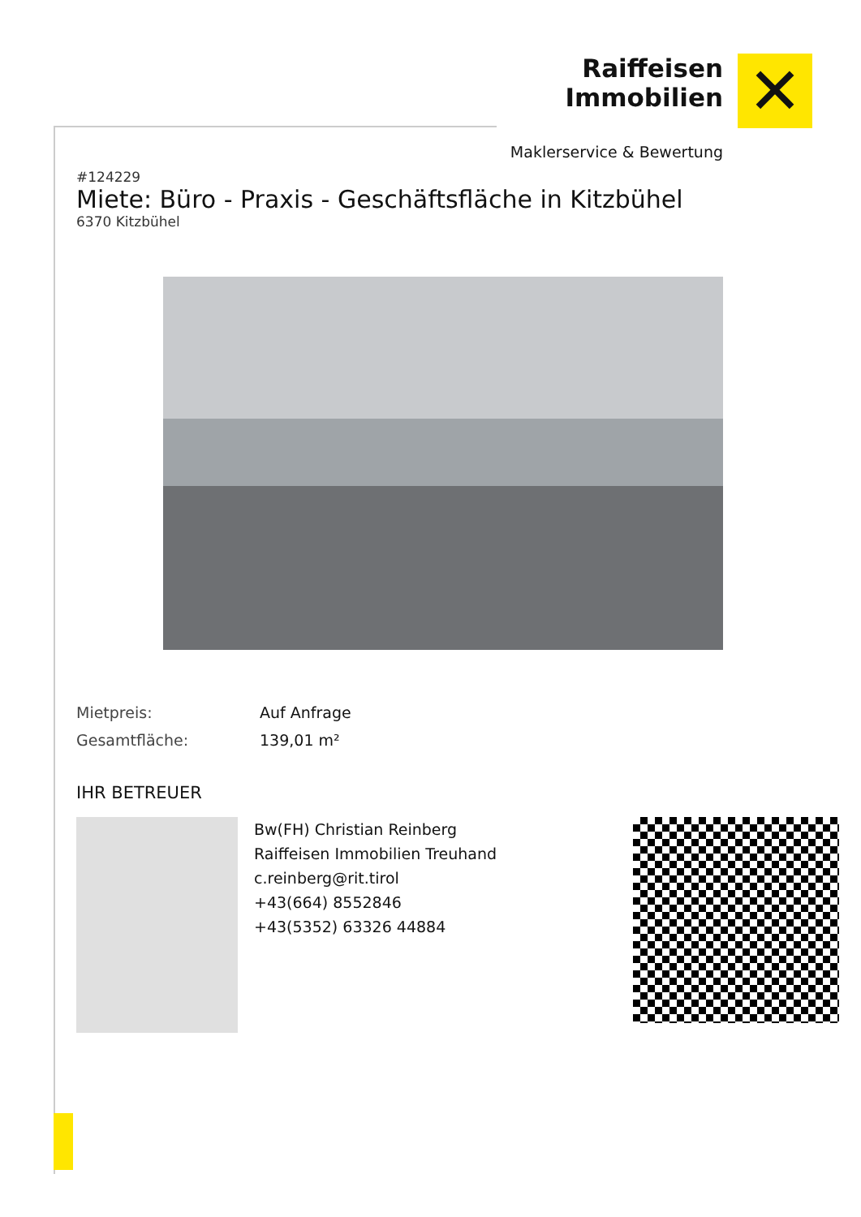Raiffeisen
Immobilien
✕
Maklerservice & Bewertung
#124229
Miete: Büro - Praxis - Geschäftsfläche in Kitzbühel
6370 Kitzbühel
| Mietpreis: | Auf Anfrage |
| Gesamtfläche: | 139,01 m² |
IHR BETREUER
Bw(FH) Christian Reinberg
Raiffeisen Immobilien Treuhand
c.reinberg@rit.tirol
+43(664) 8552846
+43(5352) 63326 44884